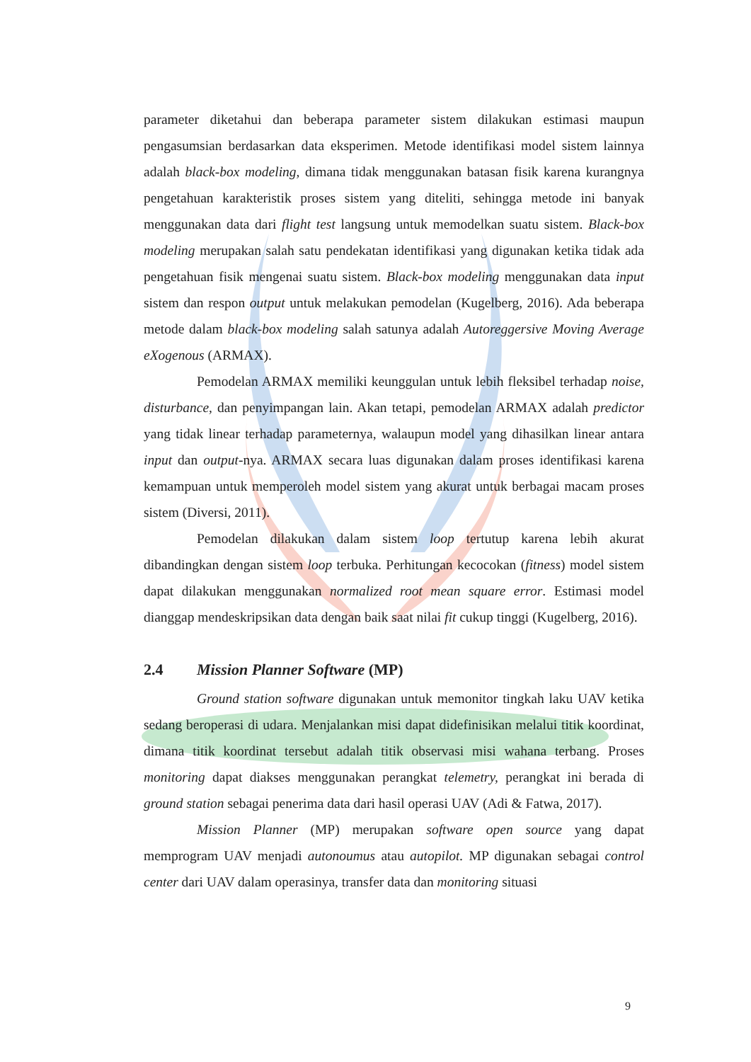parameter diketahui dan beberapa parameter sistem dilakukan estimasi maupun pengasumsian berdasarkan data eksperimen. Metode identifikasi model sistem lainnya adalah black-box modeling, dimana tidak menggunakan batasan fisik karena kurangnya pengetahuan karakteristik proses sistem yang diteliti, sehingga metode ini banyak menggunakan data dari flight test langsung untuk memodelkan suatu sistem. Black-box modeling merupakan salah satu pendekatan identifikasi yang digunakan ketika tidak ada pengetahuan fisik mengenai suatu sistem. Black-box modeling menggunakan data input sistem dan respon output untuk melakukan pemodelan (Kugelberg, 2016). Ada beberapa metode dalam black-box modeling salah satunya adalah Autoreggersive Moving Average eXogenous (ARMAX).
Pemodelan ARMAX memiliki keunggulan untuk lebih fleksibel terhadap noise, disturbance, dan penyimpangan lain. Akan tetapi, pemodelan ARMAX adalah predictor yang tidak linear terhadap parameternya, walaupun model yang dihasilkan linear antara input dan output-nya. ARMAX secara luas digunakan dalam proses identifikasi karena kemampuan untuk memperoleh model sistem yang akurat untuk berbagai macam proses sistem (Diversi, 2011).
Pemodelan dilakukan dalam sistem loop tertutup karena lebih akurat dibandingkan dengan sistem loop terbuka. Perhitungan kecocokan (fitness) model sistem dapat dilakukan menggunakan normalized root mean square error. Estimasi model dianggap mendeskripsikan data dengan baik saat nilai fit cukup tinggi (Kugelberg, 2016).
2.4 Mission Planner Software (MP)
Ground station software digunakan untuk memonitor tingkah laku UAV ketika sedang beroperasi di udara. Menjalankan misi dapat didefinisikan melalui titik koordinat, dimana titik koordinat tersebut adalah titik observasi misi wahana terbang. Proses monitoring dapat diakses menggunakan perangkat telemetry, perangkat ini berada di ground station sebagai penerima data dari hasil operasi UAV (Adi & Fatwa, 2017).
Mission Planner (MP) merupakan software open source yang dapat memprogram UAV menjadi autonoumus atau autopilot. MP digunakan sebagai control center dari UAV dalam operasinya, transfer data dan monitoring situasi
9